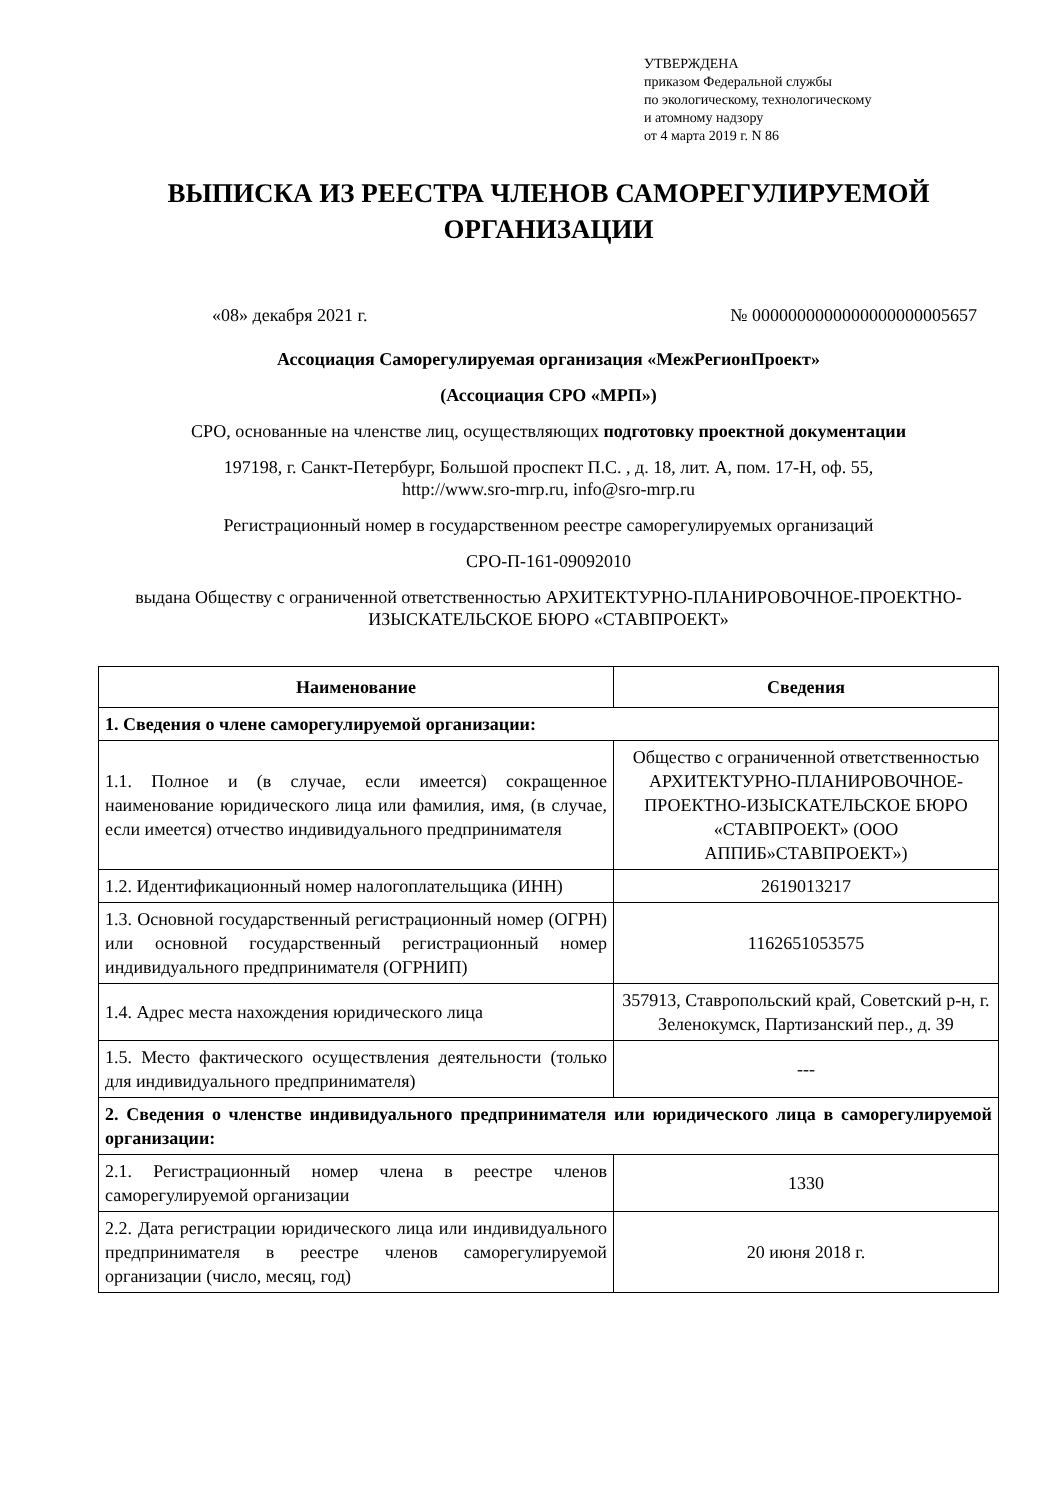УТВЕРЖДЕНА
приказом Федеральной службы
по экологическому, технологическому
и атомному надзору
от 4 марта 2019 г. N 86
ВЫПИСКА ИЗ РЕЕСТРА ЧЛЕНОВ САМОРЕГУЛИРУЕМОЙ ОРГАНИЗАЦИИ
«08» декабря 2021 г. № 0000000000000000000005657
Ассоциация Саморегулируемая организация «МежРегионПроект»
(Ассоциация СРО «МРП»)
СРО, основанные на членстве лиц, осуществляющих подготовку проектной документации
197198, г. Санкт-Петербург, Большой проспект П.С. , д. 18, лит. А, пом. 17-Н, оф. 55,
http://www.sro-mrp.ru, info@sro-mrp.ru
Регистрационный номер в государственном реестре саморегулируемых организаций
СРО-П-161-09092010
выдана Обществу с ограниченной ответственностью АРХИТЕКТУРНО-ПЛАНИРОВОЧНОЕ-ПРОЕКТНО-ИЗЫСКАТЕЛЬСКОЕ БЮРО «СТАВПРОЕКТ»
| Наименование | Сведения |
| --- | --- |
| 1. Сведения о члене саморегулируемой организации: | |
| 1.1. Полное и (в случае, если имеется) сокращенное наименование юридического лица или фамилия, имя, (в случае, если имеется) отчество индивидуального предпринимателя | Общество с ограниченной ответственностью АРХИТЕКТУРНО-ПЛАНИРОВОЧНОЕ-ПРОЕКТНО-ИЗЫСКАТЕЛЬСКОЕ БЮРО «СТАВПРОЕКТ» (ООО АППИБ»СТАВПРОЕКТ») |
| 1.2. Идентификационный номер налогоплательщика (ИНН) | 2619013217 |
| 1.3. Основной государственный регистрационный номер (ОГРН) или основной государственный регистрационный номер индивидуального предпринимателя (ОГРНИП) | 1162651053575 |
| 1.4. Адрес места нахождения юридического лица | 357913, Ставропольский край, Советский р-н, г. Зеленокумск, Партизанский пер., д. 39 |
| 1.5. Место фактического осуществления деятельности (только для индивидуального предпринимателя) | --- |
| 2. Сведения о членстве индивидуального предпринимателя или юридического лица в саморегулируемой организации: | |
| 2.1. Регистрационный номер члена в реестре членов саморегулируемой организации | 1330 |
| 2.2. Дата регистрации юридического лица или индивидуального предпринимателя в реестре членов саморегулируемой организации (число, месяц, год) | 20 июня 2018 г. |